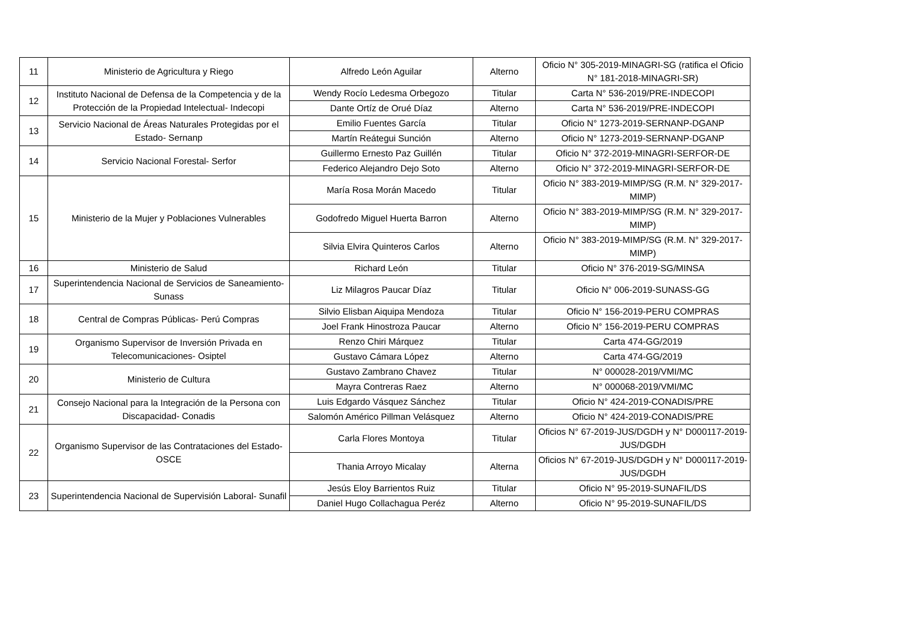| 11 | Ministerio de Agricultura y Riego | Alfredo León Aguilar | Alterno | Oficio N° 305-2019-MINAGRI-SG (ratifica el Oficio N° 181-2018-MINAGRI-SR) |
| 12 | Instituto Nacional de Defensa de la Competencia y de la Protección de la Propiedad Intelectual- Indecopi | Wendy Rocío Ledesma Orbegozo | Titular | Carta N° 536-2019/PRE-INDECOPI |
| | | Dante Ortíz de Orué Díaz | Alterno | Carta N° 536-2019/PRE-INDECOPI |
| 13 | Servicio Nacional de Áreas Naturales Protegidas por el Estado- Sernanp | Emilio Fuentes García | Titular | Oficio N° 1273-2019-SERNANP-DGANP |
| | | Martín Reátegui Sunción | Alterno | Oficio N° 1273-2019-SERNANP-DGANP |
| 14 | Servicio Nacional Forestal- Serfor | Guillermo Ernesto Paz Guillén | Titular | Oficio N° 372-2019-MINAGRI-SERFOR-DE |
| | | Federico Alejandro Dejo Soto | Alterno | Oficio N° 372-2019-MINAGRI-SERFOR-DE |
| 15 | Ministerio de la Mujer y Poblaciones Vulnerables | María Rosa Morán Macedo | Titular | Oficio N° 383-2019-MIMP/SG (R.M. N° 329-2017-MIMP) |
| | | Godofredo Miguel Huerta Barron | Alterno | Oficio N° 383-2019-MIMP/SG (R.M. N° 329-2017-MIMP) |
| | | Silvia Elvira Quinteros Carlos | Alterno | Oficio N° 383-2019-MIMP/SG (R.M. N° 329-2017-MIMP) |
| 16 | Ministerio de Salud | Richard León | Titular | Oficio N° 376-2019-SG/MINSA |
| 17 | Superintendencia Nacional de Servicios de Saneamiento- Sunass | Liz Milagros Paucar Díaz | Titular | Oficio N° 006-2019-SUNASS-GG |
| 18 | Central de Compras Públicas- Perú Compras | Silvio Elisban Aiquipa Mendoza | Titular | Oficio N° 156-2019-PERU COMPRAS |
| | | Joel Frank Hinostroza Paucar | Alterno | Oficio N° 156-2019-PERU COMPRAS |
| 19 | Organismo Supervisor de Inversión Privada en Telecomunicaciones- Osiptel | Renzo Chiri Márquez | Titular | Carta 474-GG/2019 |
| | | Gustavo Cámara López | Alterno | Carta 474-GG/2019 |
| 20 | Ministerio de Cultura | Gustavo Zambrano Chavez | Titular | N° 000028-2019/VMI/MC |
| | | Mayra Contreras Raez | Alterno | N° 000068-2019/VMI/MC |
| 21 | Consejo Nacional para la Integración de la Persona con Discapacidad- Conadis | Luis Edgardo Vásquez Sánchez | Titular | Oficio N° 424-2019-CONADIS/PRE |
| | | Salomón Américo Pillman Velásquez | Alterno | Oficio N° 424-2019-CONADIS/PRE |
| 22 | Organismo Supervisor de las Contrataciones del Estado- OSCE | Carla Flores Montoya | Titular | Oficios N° 67-2019-JUS/DGDH y N° D000117-2019-JUS/DGDH |
| | | Thania Arroyo Micalay | Alterna | Oficios N° 67-2019-JUS/DGDH y N° D000117-2019-JUS/DGDH |
| 23 | Superintendencia Nacional de Supervisión Laboral- Sunafil | Jesús Eloy Barrientos Ruiz | Titular | Oficio N° 95-2019-SUNAFIL/DS |
| | | Daniel Hugo Collachagua Peréz | Alterno | Oficio N° 95-2019-SUNAFIL/DS |